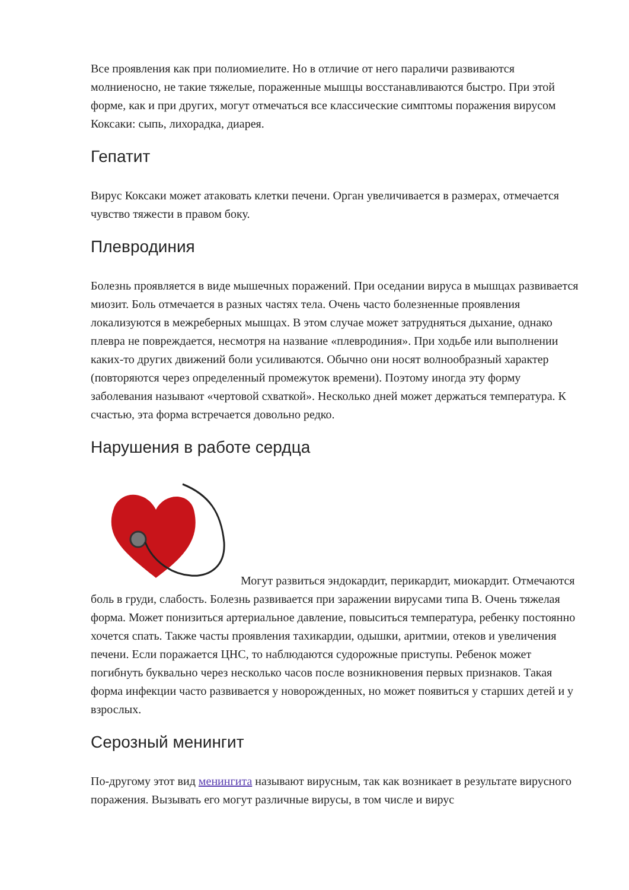Все проявления как при полиомиелите. Но в отличие от него параличи развиваются молниеносно, не такие тяжелые, пораженные мышцы восстанавливаются быстро. При этой форме, как и при других, могут отмечаться все классические симптомы поражения вирусом Коксаки: сыпь, лихорадка, диарея.
Гепатит
Вирус Коксаки может атаковать клетки печени. Орган увеличивается в размерах, отмечается чувство тяжести в правом боку.
Плевродиния
Болезнь проявляется в виде мышечных поражений. При оседании вируса в мышцах развивается миозит. Боль отмечается в разных частях тела. Очень часто болезненные проявления локализуются в межреберных мышцах. В этом случае может затрудняться дыхание, однако плевра не повреждается, несмотря на название «плевродиния». При ходьбе или выполнении каких-то других движений боли усиливаются. Обычно они носят волнообразный характер (повторяются через определенный промежуток времени). Поэтому иногда эту форму заболевания называют «чертовой схваткой». Несколько дней может держаться температура. К счастью, эта форма встречается довольно редко.
Нарушения в работе сердца
Могут развиться эндокардит, перикардит, миокардит. Отмечаются боль в груди, слабость. Болезнь развивается при заражении вирусами типа В. Очень тяжелая форма. Может понизиться артериальное давление, повыситься температура, ребенку постоянно хочется спать. Также часты проявления тахикардии, одышки, аритмии, отеков и увеличения печени. Если поражается ЦНС, то наблюдаются судорожные приступы. Ребенок может погибнуть буквально через несколько часов после возникновения первых признаков. Такая форма инфекции часто развивается у новорожденных, но может появиться у старших детей и у взрослых.
Серозный менингит
По-другому этот вид менингита называют вирусным, так как возникает в результате вирусного поражения. Вызывать его могут различные вирусы, в том числе и вирус